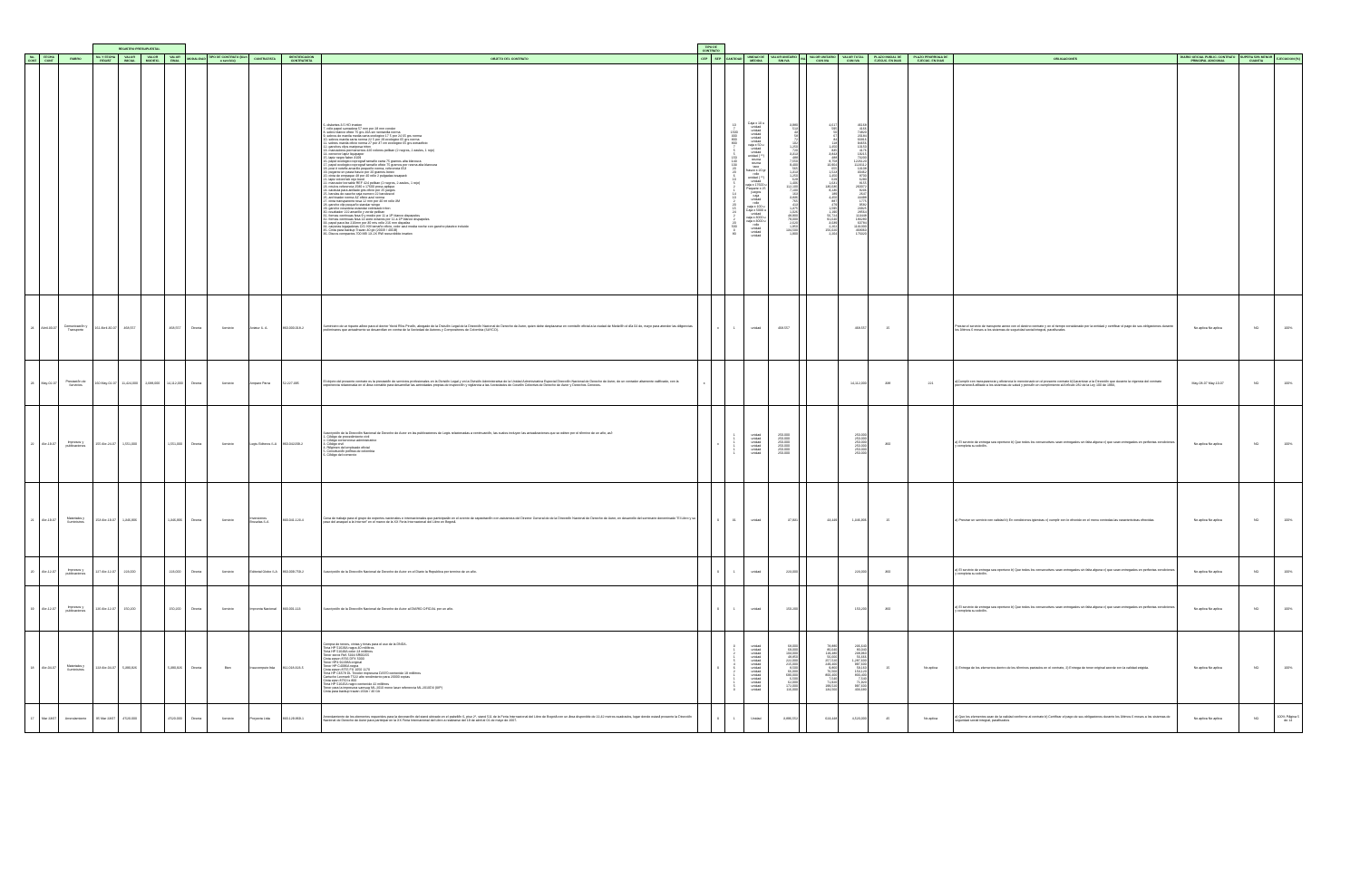| | | | REGISTRO PRESUPUESTAL | | | | | | | | | TIPO DE CONTRATO | | | | | | | | | | | | | |
| --- | --- | --- | --- | --- | --- | --- | --- | --- | --- | --- | --- | --- | --- | --- | --- | --- | --- | --- | --- | --- | --- | --- | --- | --- | --- |
| No. CONT | FECHA CONT | RUBRO | No. Y FECHA REGIST | VALOR INICIAL | VALOR MODIFIC. | VALOR FINAL | MODALIDAD | TIPO DE CONTRATO (bien o servicio) | CONTRATISTA | IDENTIFICACION CONTRATISTA | OBJETO DEL CONTRATO | CFP | SFP | CANTIDAD | UNIDAD DE MEDIDA | VALOR UNITARIO SIN IVA | IVA | VALOR UNITARIO CON IVA | VALOR TOTAL CON IVA | PLAZO INICIAL DE EJECUC. EN DIAS | PLAZO PRORROGA DE EJECUC. EN DIAS | OBLIGACIONES | DIARIO OFICIAL PUBLIC. CONTRATO PRINCIPAL ADICIONAL | SUPERA 50% MENOR CUANTIA | EJECUCION (%) |
| | | | | | | | | | | | 6. diskettes 3.5 HD imation 7. rollo papel sumadora 57 mm por 28 mm condor 8. sobre blanco oficio 75 grs 20A sin ventanilla norma 9. sobres de manila media carta ecologico 17 5 por 24 65 grs norma 10. sobres manila carta norma 22 5 por 29 ecologico 65 grs norma 11. sobres manila oficio norma 27 por 37 cm ecologico 65 grs extraoficio 12. ganchos clips mariposa triton 13. marcadores permanentes 420 colores pelikan (2 negros, 2 azules, 1 rojo) 14. corrector lapiz liquipaper 15. lapiz negro faber 3109 16. papel ecologico reprograf tamaño carta 75 gramos alta blancura 17. papel ecologico reprograf tamaño oficio 75 gramos por resma alta blancura 18. post it notefix amarillo pequeño norma, referencia 653 19. pegante en pasta frasco por 20 gramos korex 20. cinta de empaque 48 por 40 rollo 2 pulgadas tesapack 21. lapiz colorchek rojo berol 22. marcador borrable REF 424 pelikan (2 negros, 2 azules, 1 rojo) 23. rotulos referencia 2580 x 17600 press aplique 24. caratula para anillado gris oficio por 25 juegos 25. bandas de caucho caja numero 22 bandescol 26. archivador norma AZ oficio azul norma 27. cinta transparente tesa 12 mm por 40 mt rollo 3M 28. gancho clip pequeño standar wingo 29. gancho cosedora estandar cobrizado triton 30. resaltador 222 amarillo y verde pelikan 31. formas continuas fesa 9 y medio por 11 a 1P blanco dispapeles 32. formas continuas fesa 14 siete octavos por 11 a 1P blanco dispapeles 33. papel para fax 216mm por 30 mts rollo 216 mm dispafax 34. carpetas legajadoras C/G KM tamaño oficio, color azul media noche con gancho plastico incluido 35. Cinta para backup Travan 40 gb (20GB / 40GB) 36. Discos compactos 700 MB 1X-2X RW reescribible imation | | | 10 7 1500 300 800 800 7 5 5 150 140 103 20 20 6 10 5 2 1 14 10 2 20 15 24 2 2 20 500 3 80 | Caja x 10 u unidad unidad unidad unidad unidad caja x 50 u unidad unidad unidad ( **) resma resma taco frasco x 20 gr rollo unidad ( **) unidad caja x 17600 u Paquete x 25 juegos caja unidad rollo caja x 100 u Caja x 5000 u unidad caja x 3000 u caja x 3000 u rollo unidad unidad unidad | 3,980 513 43 58 72 102 1,250 720 3,313 488 7,550 9,400 565 1,313 1,250 629 1,406 112,100 7,100 163 3,836 765 413 1,375 1,026 48,900 79,000 2,620 1,950 134,500 1,900 | | 4,617 595 50 67 84 118 1,450 835 3,843 488 8,758 10,904 655 1,523 1,450 629 1,631 130,036 8,236 189 4,450 887 479 1,595 1,190 56,724 91,640 3,039 2,262 156,020 2,204 | 46168 4166 74820 20184 66816 94656 10150 4176 19215 73200 1226120 1123112 13108 30462 8700 6290 8155 260072 8236 2647 44498 1775 9582 23925 28564 113448 183280 60784 1131000 468060 176320 | | | | | | |
| 24 | Abril-30-07 | Comunicación y Transporte | 161 Abril-30-07 | 468,557 | | 468,557 | Directa | Servicio | Aviatur S. A. | 860.000.018-2 | Suministro de un tiquete aéreo para el doctor Yecid Ríos Pinzón, abogado de la División Legal de la Dirección Nacional de Derecho de Autor, quien debe desplazarse en comisión oficial a la ciudad de Medellín el día 04 de, mayo para atender las diligencias preliminares que actualmente se desarrollan en contra de la Sociedad de Autores y Compositores de Colombia (SAYCO). | | x | 1 | unidad | 468.557 | | | 468.557 | 15 | | Prestar el servicio de transporte aereo con el destino contrato y en el tiempo considerado por la entidad y certificar el pago de sus obligaciones durante los últimos 6 meses a los sistemas de seguridad social integral, parafiscales | No aplica No aplica | NO | 100% |
| 23 | May-02-07 | Prestación de Servicios | 160 May-02-07 | 11,424,000 | 2,688,000 | 14,112,000 | Directa | Servicio | Amparo Parra | 52.227.395 | El objeto del presente contrato es la prestación de servicios profesionales en la División Legal y en la División Administrativa de la Unidad Administrativa Especial Dirección Nacional de Derecho de Autor, de un contador altamente calificado, con la experiencia relacionada en el área contable para desarrollar las actividades propias de inspección y vigilancia a las Sociedades de Gestión Colectiva de Derecho de Autor y Derechos Conexos. | x | | | | | | | 14,112,000 | 338 | 221 | a)Cumplir con transparencia y eficiencia lo mencionado en el presente contrato b)Garantizar a la Dirección que durante la vigencia del contrato permanecerá afiliado a los sistemas de salud y pensión en cumplimiento al Artículo 282 de la Ley 100 de 1993, | May-08-07 May-10-07 | NO | 100% |
| 22 | Abr-19-07 | Impresos y publicaciones | 155 Abr-24-07 | 1,551,000 | | 1,551,000 | Directa | Servicio | Legis Editores S.A | 860.042209-2 | Suscripción de la Dirección Nacional de Derecho de Autor en las publicaciones de Legis relacionadas a continuación, las cuales incluyen las actualizaciones que se editen por el término de un año, así: 1. Código de procedimiento civil 2. Código contencioso administrativo 3. Código civil 4. Régimen del empleado oficial 5. Constitución política de colombia 6. Código del comercio | | x | 1 1 1 1 1 1 | unidad unidad unidad unidad unidad unidad | 250.000 250.000 250.000 250.000 250.000 250.000 | | | 250.000 250.000 250.000 250.000 250.000 250.000 | 360 | | a) El servicio de entrega sea oportuno b) Que todos los consecutivos sean entregados sin falta alguna c) que sean entregados en perfectas condiciones y completa su edición. | No aplica No aplica | NO | 100% |
| 21 | Abr-19-07 | Materiales y Suministros | 153 Abr-19-07 | 1,346,906 | | 1,346,906 | Directa | Servicio | Inversiones Bruselas S.A | 830.041.123.4 | Cena de trabajo para el grupo de expertos nacionales e internacionales que participarán en el evento de capacitación con asistencia del Director General de de la Dirección Nacional de Derecho de Autor, en desarrollo del seminario denominado "El Libro y su paso del anaquel a la Internet" en el marco de la XX Feria Internacional del Libro en Bogotá. | | X | 31 | unidad | 37,931 | | 43,449 | 1,346,906 | 15 | | a) Prestrar un servicio con calidad b) En condiciones igienicas c) cumplir con lo ofrecido en el menu contodas las caracteristicas ofrecidas | No aplica No aplica | NO | 100% |
| 20 | Abr-12-07 | Impresos y publicaciones | 127 Abr-12-07 | 223,000 | | 223,000 | Directa | Servicio | Editorial Globo S.A | 860.009.759-2 | Suscripción de la Dirección Nacional de Derecho de Autor en el Diario la Republica por termino de un año. | | X | 1 | unidad | 223,000 | | | 223,000 | 360 | | a) El servicio de entrega sea oportuno b) Que todos los consecutivos sean entregados sin falta alguna c) que sean entregados en perfectas condiciones y completa su edición. | No aplica No aplica | NO | 100% |
| 19 | Abr-12-07 | Impresos y publicaciones | 126 Abr-12-07 | 150,200 | | 150,200 | Directa | Servicio | Imprenta Nacional | 830.001.113 | Suscripción de la Dirección Nacional de Derecho de Autor al DIARIO OFICIAL por un año. | | X | 1 | unidad | 150.200 | | | 150,200 | 360 | | a) El servicio de entrega sea oportuno b) Que todos los consecutivos sean entregados sin falta alguna c) que sean entregados en perfectas condiciones y completa su edición. | No aplica No aplica | NO | 100% |
| 18 | Abr-04-07 | Materiales y Suministros | 123 Abr-04-07 | 5,390,926 | | 5,390,926 | Directa | Bien | Insucomputo ltda | 811.018.323-5 | Compra de toners, cintas y tintas para el uso de la DNDA. Tinta HP 51629A negra 40 mililitros Tinta HP 51649A color 23 mililitros Toner xerox Ref. 5334 6R00255 Cinta epson 8766 DFX 5000 Toner HP4 92298A original Toner HP C4096A negra Cinta epson 8755 FX 1050 1170 Tinta HP C6578 DL Tricolor impresora DJ970 contenido 19 mililitros Cartucho Lexmark T522 alto rendimiento para 20000 copias Cinta epsn 8750 lx 800 Tinta HP 51645A negro contenido 42 mililitros Toner para la impresora samsug ML-2010 mono laser referencia ML-2010D3 (XIP) Cinta para backup travan 20Gb / 40 Gb | | X | 3 1 2 1 5 4 6 2 1 1 1 5 3 | unidad unidad unidad unidad unidad unidad unidad unidad unidad unidad unidad unidad unidad | 68,000 69,000 103,000 48,850 222,000 215,000 8,500 66,000 690,000 6,500 62,000 172,000 116,000 | | 78,880 80,040 119,480 56,666 257,520 249,400 9,860 76,560 800,400 7,540 71,920 199,520 134,560 | 236,640 80,040 238,960 56,666 1,287,600 997,600 59,160 153,120 800,400 7,540 71,920 997,600 403,680 | 15 | No aplica | 1) Entrega de los elementos dentro de los términos pactados en el contrato, 2) Entrega de toner original acorde con la calidad exigida. | No aplica No aplica | NO | 100% |
| 17 | Mar 23/07 | Arrendamiento | 95 Mar 23/07 | 4'520.000 | | 4'520.000 | Directa | Servicio | Proyecta Ltda | 830.129.869-1 | Arrendamiento de los elementos requeridos para la decoración del stand ubicado en el pabellón 6, piso 2º, stand 511 de la Feria Internacional del Libro de Bogotá con un área disponible de 22,42 metros cuadrados, lugar donde estará presente la Dirección Nacional de Derecho de Autor para participar en la XX Feria Internacional del Libro a realizarse del 19 de abril al 01 de mayo de 2007. | | X | 1 | Unidad | 3,896,552 | | 623,448 | 4,520,000 | 45 | No aplica | a) Que los elementos sean de la calidad conforme al contrato b) Certificar el pago de sus obligaciones durante los últimos 6 meses a los sistemas de seguridad social integral, parafiscales | No aplica No aplica | NO | 100% Página 5 de 14 |